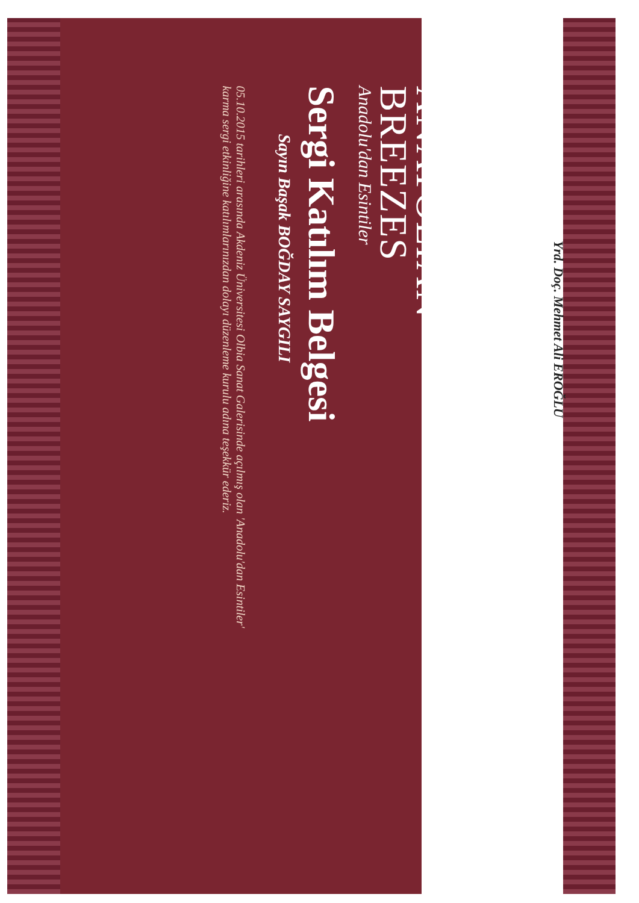ANATOLIAN
BREEZES
Anadolu'dan Esintiler
Sergi Katılım Belgesi
Sayın Başak BOĞDAY SAYGILI
05.10.2015 tarihleri arasında Akdeniz Üniversitesi Olbia Sanat Galerisinde açılmış olan 'Anadolu'dan Esintiler'
karma sergi etkinliğine katılımlarınızdan dolayı düzenleme kurulu adına teşekkür ederiz.
Yrd. Doç. Mehmet Ali EROĞLU